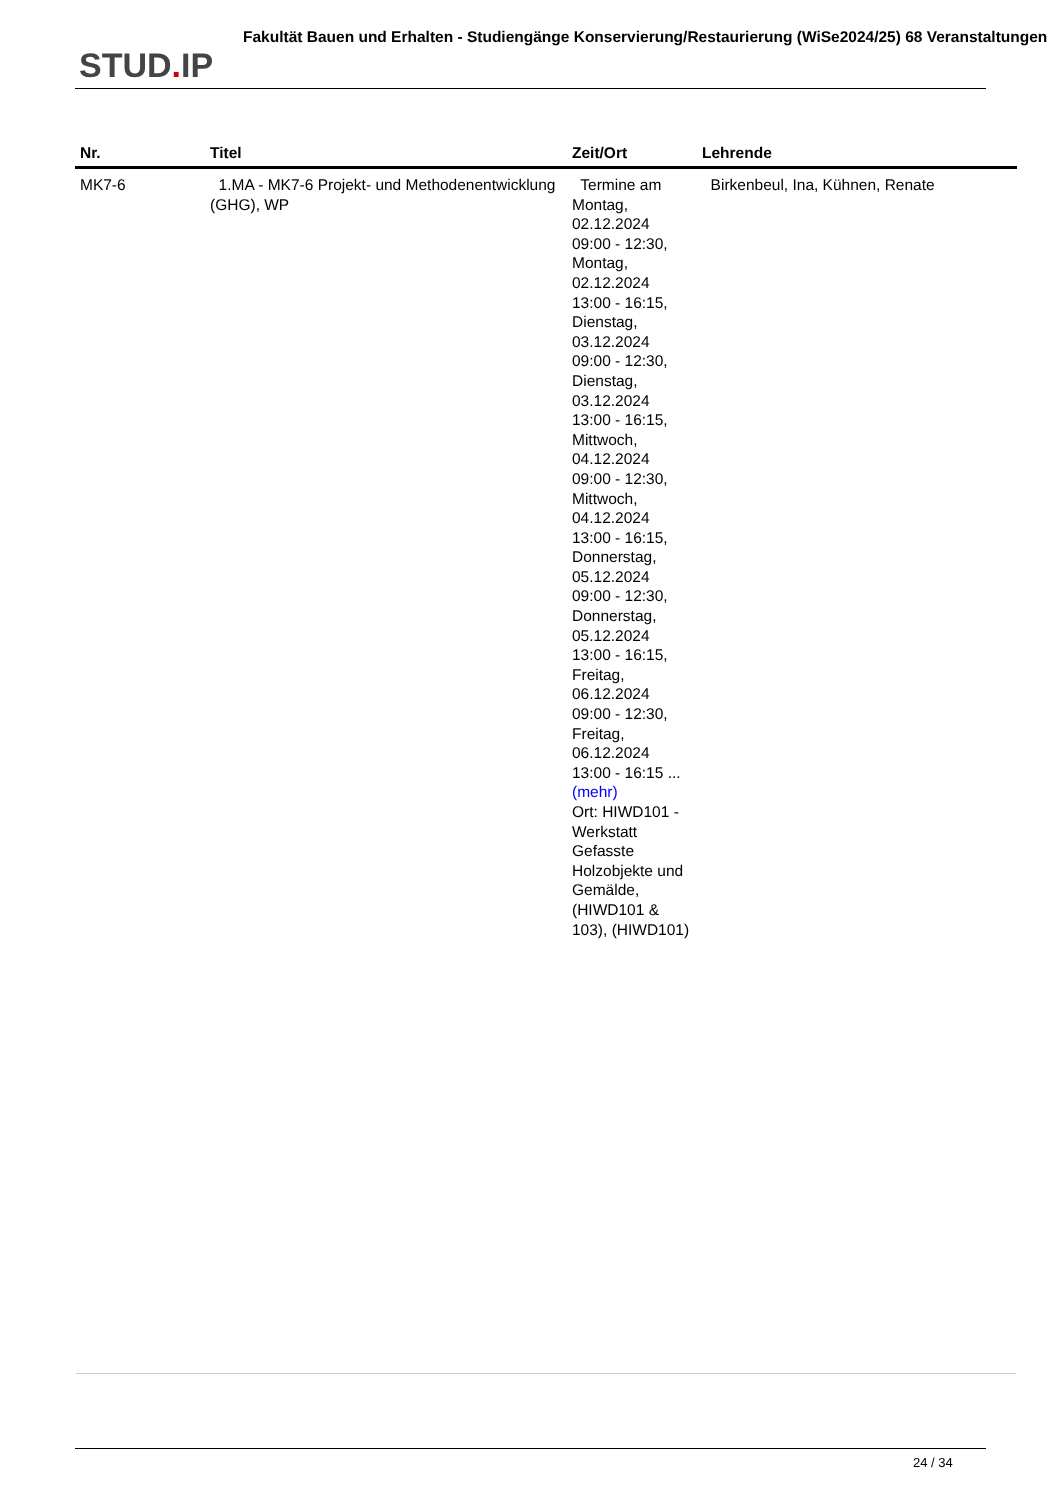STUD. IP
Fakultät Bauen und Erhalten - Studiengänge Konservierung/Restaurierung (WiSe2024/25) 68 Veranstaltungen
| Nr. | Titel | Zeit/Ort | Lehrende |
| --- | --- | --- | --- |
| MK7-6 | 1.MA - MK7-6 Projekt- und Methodenentwicklung (GHG), WP | Termine am Montag, 02.12.2024 09:00 - 12:30, Montag, 02.12.2024 13:00 - 16:15, Dienstag, 03.12.2024 09:00 - 12:30, Dienstag, 03.12.2024 13:00 - 16:15, Mittwoch, 04.12.2024 09:00 - 12:30, Mittwoch, 04.12.2024 13:00 - 16:15, Donnerstag, 05.12.2024 09:00 - 12:30, Donnerstag, 05.12.2024 13:00 - 16:15, Freitag, 06.12.2024 09:00 - 12:30, Freitag, 06.12.2024 13:00 - 16:15 ... (mehr) Ort: HIWD101 - Werkstatt Gefasste Holzobjekte und Gemälde, (HIWD101 & 103), (HIWD101) | Birkenbeul, Ina, Kühnen, Renate |
24 / 34